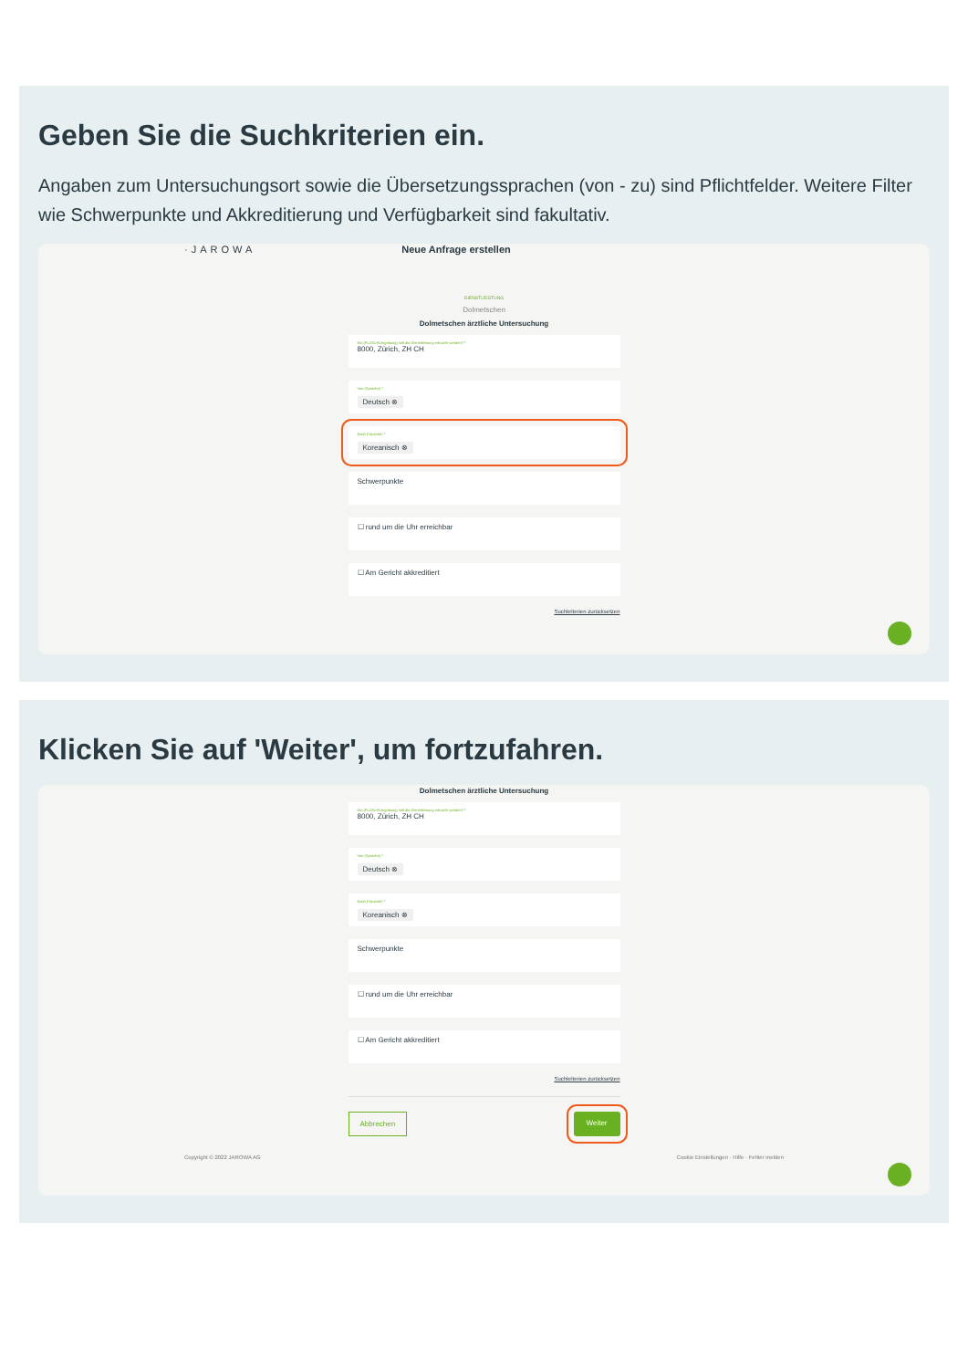Geben Sie die Suchkriterien ein.
Angaben zum Untersuchungsort sowie die Übersetzungssprachen (von - zu) sind Pflichtfelder. Weitere Filter wie Schwerpunkte und Akkreditierung und Verfügbarkeit sind fakultativ.
·JAROWA Neue Anfrage erstellen
DIENSTLEISTUNG
Dolmetschen
Dolmetschen ärztliche Untersuchung
Wo (PLZ/Ort/Umgebung) soll die Dienstleistung erbracht werden? *
8000, Zürich, ZH CH
Von (Sprache) *
Deutsch ⊗
Nach (Sprache) *
Koreanisch ⊗
Schwerpunkte
☐ rund um die Uhr erreichbar
☐ Am Gericht akkreditiert
Suchkriterien zurücksetzen
Klicken Sie auf 'Weiter', um fortzufahren.
Dolmetschen ärztliche Untersuchung
Wo (PLZ/Ort/Umgebung) soll die Dienstleistung erbracht werden? *
8000, Zürich, ZH CH
Von (Sprache) *
Deutsch ⊗
Nach (Sprache) *
Koreanisch ⊗
Schwerpunkte
☐ rund um die Uhr erreichbar
☐ Am Gericht akkreditiert
Suchkriterien zurücksetzen
Abbrechen Weiter
Copyright © 2022 JAROWA AG Cookie Einstellungen · Hilfe · Fehler melden